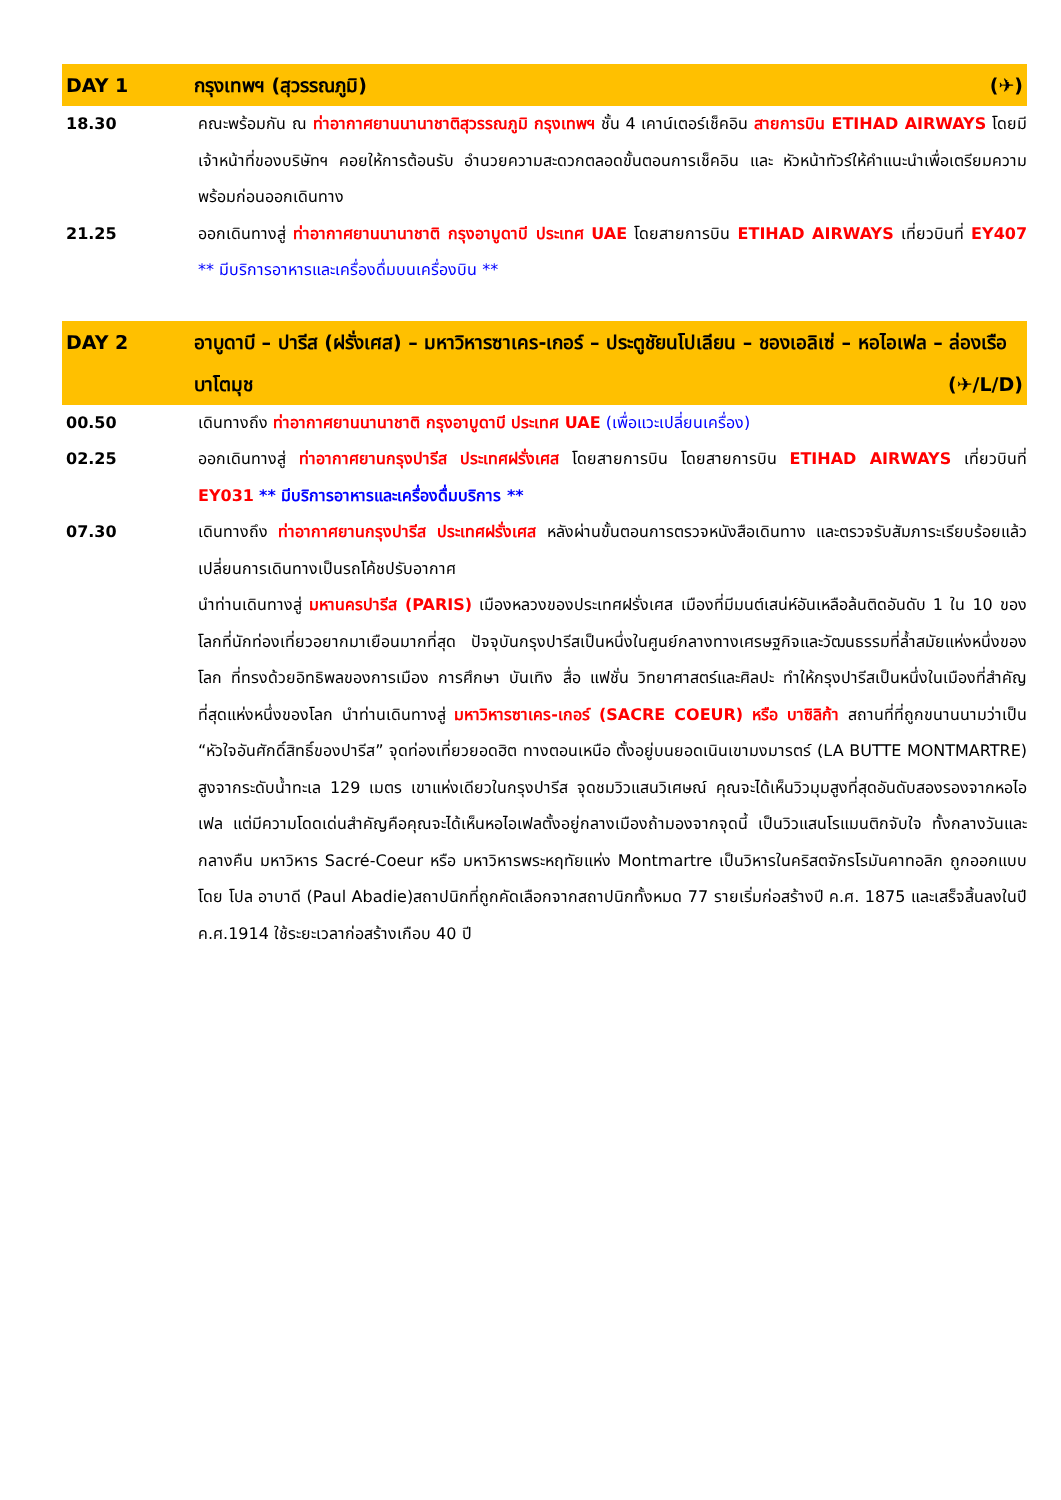DAY 1 กรุงเทพฯ (สุวรรณภูมิ) (✈)
18.30 คณะพร้อมกัน ณ ท่าอากาศยานนานาชาติสุวรรณภูมิ กรุงเทพฯ ชั้น 4 เคาน์เตอร์เช็คอิน สายการบิน ETIHAD AIRWAYS โดยมีเจ้าหน้าที่ของบริษัทฯ คอยให้การต้อนรับ อำนวยความสะดวกตลอดขั้นตอนการเช็คอิน และ หัวหน้าทัวร์ให้คำแนะนำเพื่อเตรียมความพร้อมก่อนออกเดินทาง
21.25 ออกเดินทางสู่ ท่าอากาศยานนานาชาติ กรุงอาบูดาบี ประเทศ UAE โดยสายการบิน ETIHAD AIRWAYS เที่ยวบินที่ EY407 ** มีบริการอาหารและเครื่องดื่มบนเครื่องบิน **
DAY 2 อาบูดาบี – ปารีส (ฝรั่งเศส) – มหาวิหารซาเคร-เกอร์ – ประตูชัยนโปเลียน – ชองเอลิเซ่ – หอไอเฟล – ล่องเรือบาโตมุช (✈/L/D)
00.50 เดินทางถึง ท่าอากาศยานนานาชาติ กรุงอาบูดาบี ประเทศ UAE (เพื่อแวะเปลี่ยนเครื่อง)
02.25 ออกเดินทางสู่ ท่าอากาศยานกรุงปารีส ประเทศฝรั่งเศส โดยสายการบิน โดยสายการบิน ETIHAD AIRWAYS เที่ยวบินที่ EY031 ** มีบริการอาหารและเครื่องดื่มบริการ **
07.30 เดินทางถึง ท่าอากาศยานกรุงปารีส ประเทศฝรั่งเศส หลังผ่านขั้นตอนการตรวจหนังสือเดินทาง และตรวจรับสัมภาระเรียบร้อยแล้ว เปลี่ยนการเดินทางเป็นรถโค้ชปรับอากาศ
นำท่านเดินทางสู่ มหานครปารีส (PARIS) เมืองหลวงของประเทศฝรั่งเศส เมืองที่มีมนต์เสน่ห์อันเหลือล้นติดอันดับ 1 ใน 10 ของโลกที่นักท่องเที่ยวอยากมาเยือนมากที่สุด ปัจจุบันกรุงปารีสเป็นหนึ่งในศูนย์กลางทางเศรษฐกิจและวัฒนธรรมที่ล้ำสมัยแห่งหนึ่งของโลก ที่ทรงด้วยอิทธิพลของการเมือง การศึกษา บันเทิง สื่อ แฟชั่น วิทยาศาสตร์และศิลปะ ทำให้กรุงปารีสเป็นหนึ่งในเมืองที่สำคัญที่สุดแห่งหนึ่งของโลก นำท่านเดินทางสู่ มหาวิหารซาเคร-เกอร์ (SACRE COEUR) หรือ บาซิลิก้า สถานที่ที่ถูกขนานนามว่าเป็น “หัวใจอันศักดิ์สิทธิ์ของปารีส” จุดท่องเที่ยวยอดฮิต ทางตอนเหนือ ตั้งอยู่บนยอดเนินเขามงมารตร์ (LA BUTTE MONTMARTRE) สูงจากระดับน้ำทะเล 129 เมตร เขาแห่งเดียวในกรุงปารีส จุดชมวิวแสนวิเศษณ์ คุณจะได้เห็นวิวมุมสูงที่สุดอันดับสองรองจากหอไอเฟล แต่มีความโดดเด่นสำคัญคือคุณจะได้เห็นหอไอเฟลตั้งอยู่กลางเมืองถ้ามองจากจุดนี้ เป็นวิวแสนโรแมนติกจับใจ ทั้งกลางวันและกลางคืน มหาวิหาร Sacré-Coeur หรือ มหาวิหารพระหฤทัยแห่ง Montmartre เป็นวิหารในคริสตจักรโรมันคาทอลิก ถูกออกแบบโดย โปล อาบาดี (Paul Abadie)สถาปนิกที่ถูกคัดเลือกจากสถาปนิกทั้งหมด 77 รายเริ่มก่อสร้างปี ค.ศ. 1875 และเสร็จสิ้นลงในปี ค.ศ.1914 ใช้ระยะเวลาก่อสร้างเกือบ 40 ปี